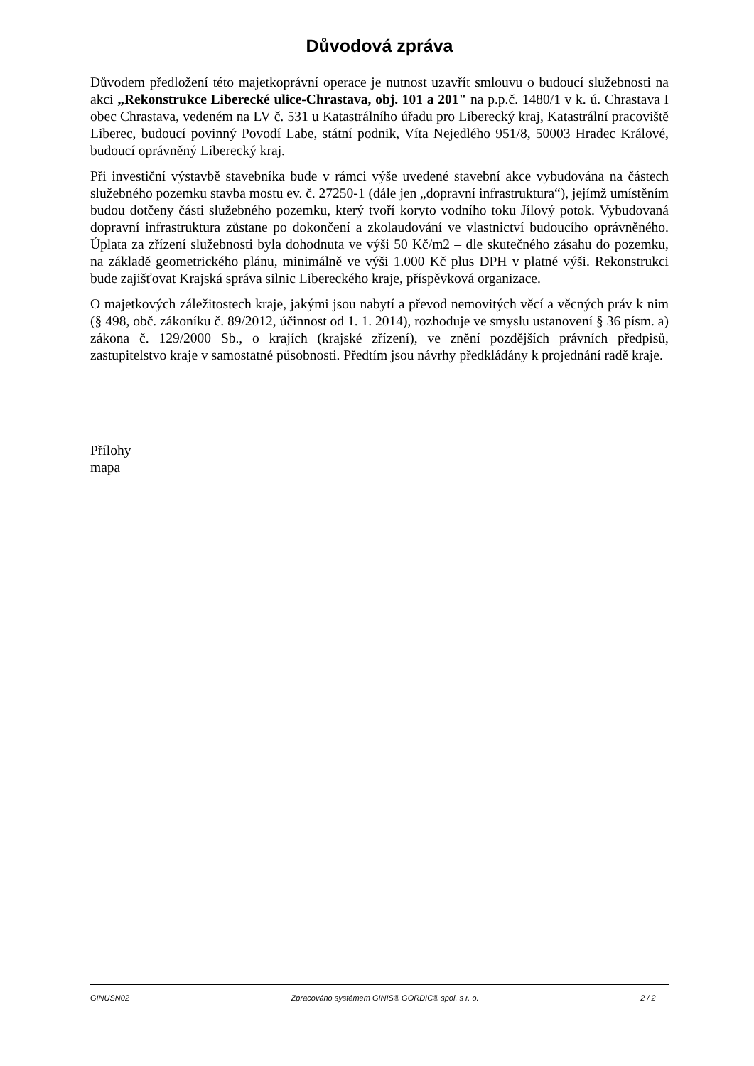Důvodová zpráva
Důvodem předložení této majetkoprávní operace je nutnost uzavřít smlouvu o budoucí služebnosti na akci „Rekonstrukce Liberecké ulice-Chrastava, obj. 101 a 201" na p.p.č. 1480/1 v k. ú. Chrastava I obec Chrastava, vedeném na LV č. 531 u Katastrálního úřadu pro Liberecký kraj, Katastrální pracoviště Liberec, budoucí povinný Povodí Labe, státní podnik, Víta Nejedlého 951/8, 50003 Hradec Králové, budoucí oprávněný Liberecký kraj.
Při investiční výstavbě stavebníka bude v rámci výše uvedené stavební akce vybudována na částech služebného pozemku stavba mostu ev. č. 27250-1 (dále jen „dopravní infrastruktura“), jejímž umístěním budou dotčeny části služebného pozemku, který tvoří koryto vodního toku Jílový potok. Vybudovaná dopravní infrastruktura zůstane po dokončení a zkolaudování ve vlastnictví budoucího oprávněného. Úplata za zřízení služebnosti byla dohodnuta ve výši 50 Kč/m2 – dle skutečného zásahu do pozemku, na základě geometrického plánu, minimálně ve výši 1.000 Kč plus DPH v platné výši. Rekonstrukci bude zajišťovat Krajská správa silnic Libereckého kraje, příspěvková organizace.
O majetkových záležitostech kraje, jakými jsou nabytí a převod nemovitých věcí a věcných práv k nim (§ 498, obč. zákoníku č. 89/2012, účinnost od 1. 1. 2014), rozhoduje ve smyslu ustanovení § 36 písm. a) zákona č. 129/2000 Sb., o krajích (krajské zřízení), ve znění pozdějších právních předpisů, zastupitelstvo kraje v samostatné působnosti. Předtím jsou návrhy předkládány k projednání radě kraje.
Přílohy
mapa
GINUSN02 Zpracováno systémem GINIS® GORDIC® spol. s r. o. 2 / 2